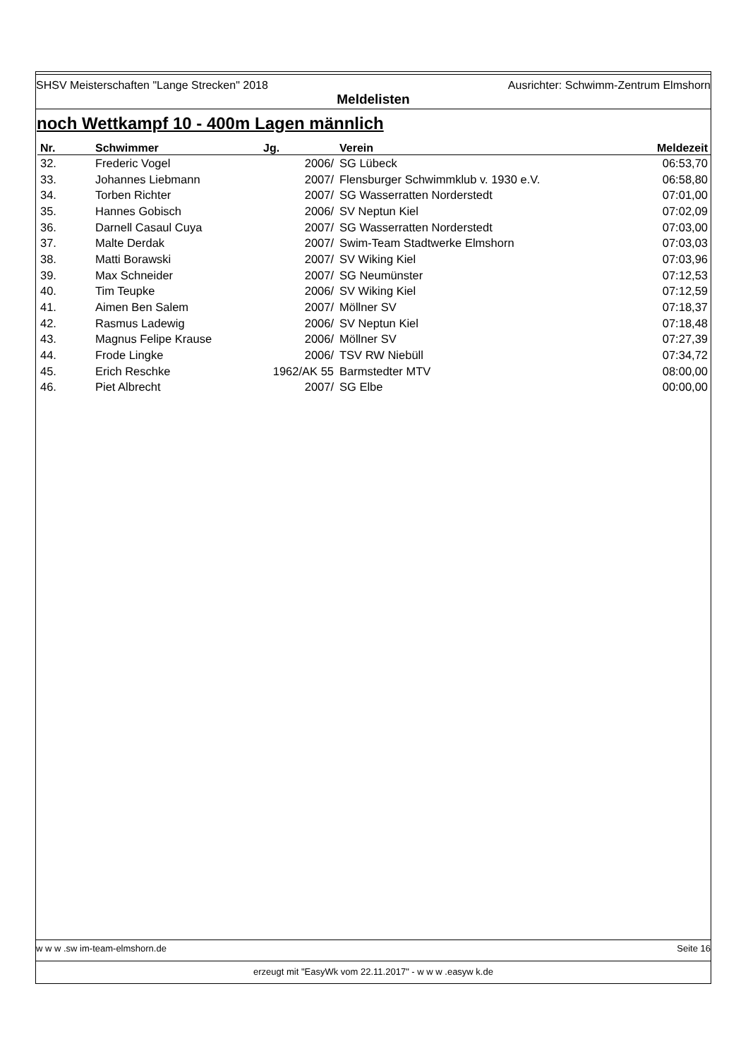SHSV Meisterschaften "Lange Strecken" 2018 Ausrichter: Schwimm-Zentrum Elmshorn
Meldelisten
noch Wettkampf 10 - 400m Lagen männlich
| Nr. | Schwimmer | Jg. | Verein | Meldezeit |
| --- | --- | --- | --- | --- |
| 32. | Frederic Vogel | 2006/ | SG Lübeck | 06:53,70 |
| 33. | Johannes Liebmann | 2007/ | Flensburger Schwimmklub v. 1930 e.V. | 06:58,80 |
| 34. | Torben Richter | 2007/ | SG Wasserratten Norderstedt | 07:01,00 |
| 35. | Hannes Gobisch | 2006/ | SV Neptun Kiel | 07:02,09 |
| 36. | Darnell Casaul Cuya | 2007/ | SG Wasserratten Norderstedt | 07:03,00 |
| 37. | Malte Derdak | 2007/ | Swim-Team Stadtwerke Elmshorn | 07:03,03 |
| 38. | Matti Borawski | 2007/ | SV Wiking Kiel | 07:03,96 |
| 39. | Max Schneider | 2007/ | SG Neumünster | 07:12,53 |
| 40. | Tim Teupke | 2006/ | SV Wiking Kiel | 07:12,59 |
| 41. | Aimen Ben Salem | 2007/ | Möllner SV | 07:18,37 |
| 42. | Rasmus Ladewig | 2006/ | SV Neptun Kiel | 07:18,48 |
| 43. | Magnus Felipe Krause | 2006/ | Möllner SV | 07:27,39 |
| 44. | Frode Lingke | 2006/ | TSV RW Niebüll | 07:34,72 |
| 45. | Erich Reschke | 1962/AK 55 | Barmstedter MTV | 08:00,00 |
| 46. | Piet Albrecht | 2007/ | SG Elbe | 00:00,00 |
w w w .sw im-team-elmshorn.de Seite 16
erzeugt mit "EasyWk vom 22.11.2017" - w w w .easyw k.de